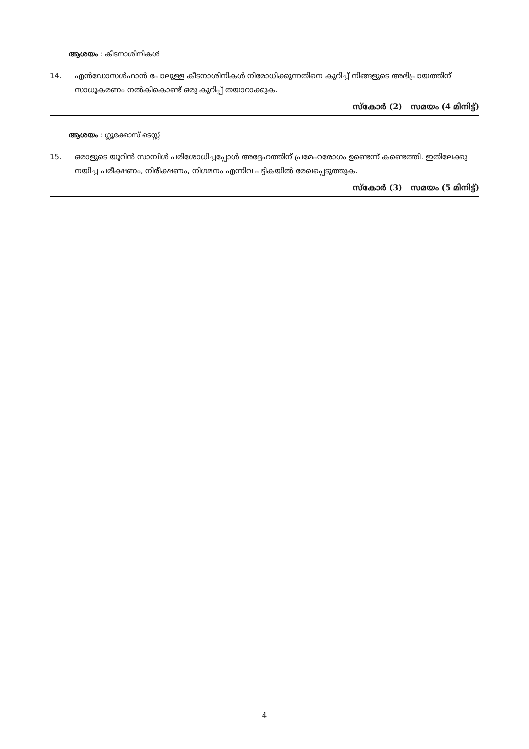ആശയം : കീടനാശിനികൾ
14. എൻഡോസൾഫാൻ പോലുള്ള കീടനാശിനികൾ നിരോധിക്കുന്നതിനെ കുറിച്ച് നിങ്ങളുടെ അഭിപ്രായത്തിന് സാധൂകരണം നൽകികൊണ്ട് ഒരു കുറിപ്പ് തയാറാക്കുക.
സ്കോർ (2) സമയം (4 മിനിട്ട്)
ആശയം : ഗ്ലൂക്കോസ് ടെസ്റ്റ്
15. ഒരാളുടെ യൂറിൻ സാമ്പിൾ പരിശോധിച്ചപ്പോൾ അദ്ദേഹത്തിന് പ്രമേഹരോഗം ഉണ്ടെന്ന് കണ്ടെത്തി. ഇതിലേക്കു നയിച്ച പരീക്ഷണം, നിരീക്ഷണം, നിഗമനം എന്നിവ പട്ടികയിൽ രേഖപ്പെടുത്തുക.
സ്കോർ (3) സമയം (5 മിനിട്ട്)
4